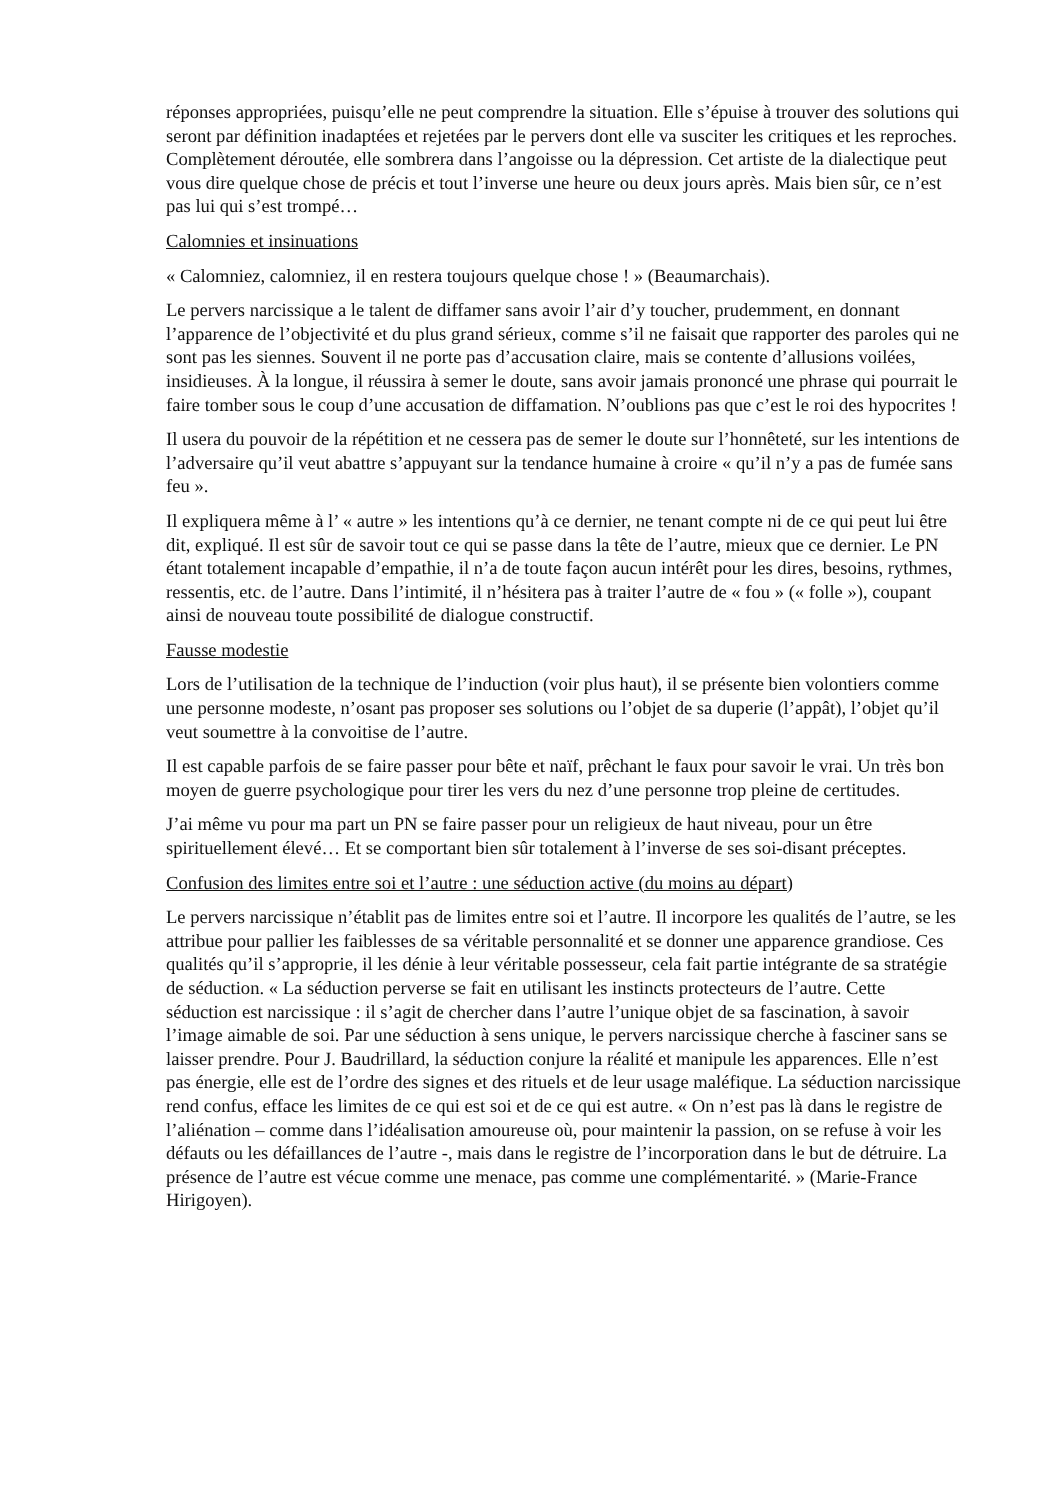réponses appropriées, puisqu’elle ne peut comprendre la situation. Elle s’épuise à trouver des solutions qui seront par définition inadaptées et rejetées par le pervers dont elle va susciter les critiques et les reproches. Complètement déroutée, elle sombrera dans l’angoisse ou la dépression. Cet artiste de la dialectique peut vous dire quelque chose de précis et tout l’inverse une heure ou deux jours après. Mais bien sûr, ce n’est pas lui qui s’est trompé…
Calomnies et insinuations
« Calomniez, calomniez, il en restera toujours quelque chose ! » (Beaumarchais).
Le pervers narcissique a le talent de diffamer sans avoir l’air d’y toucher, prudemment, en donnant l’apparence de l’objectivité et du plus grand sérieux, comme s’il ne faisait que rapporter des paroles qui ne sont pas les siennes. Souvent il ne porte pas d’accusation claire, mais se contente d’allusions voilées, insidieuses. À la longue, il réussira à semer le doute, sans avoir jamais prononcé une phrase qui pourrait le faire tomber sous le coup d’une accusation de diffamation. N’oublions pas que c’est le roi des hypocrites !
Il usera du pouvoir de la répétition et ne cessera pas de semer le doute sur l’honnêteté, sur les intentions de l’adversaire qu’il veut abattre s’appuyant sur la tendance humaine à croire « qu’il n’y a pas de fumée sans feu ».
Il expliquera même à l’ « autre » les intentions qu’à ce dernier, ne tenant compte ni de ce qui peut lui être dit, expliqué. Il est sûr de savoir tout ce qui se passe dans la tête de l’autre, mieux que ce dernier. Le PN étant totalement incapable d’empathie, il n’a de toute façon aucun intérêt pour les dires, besoins, rythmes, ressentis, etc. de l’autre. Dans l’intimité, il n’hésitera pas à traiter l’autre de « fou » (« folle »), coupant ainsi de nouveau toute possibilité de dialogue constructif.
Fausse modestie
Lors de l’utilisation de la technique de l’induction (voir plus haut), il se présente bien volontiers comme une personne modeste, n’osant pas proposer ses solutions ou l’objet de sa duperie (l’appât), l’objet qu’il veut soumettre à la convoitise de l’autre.
Il est capable parfois de se faire passer pour bête et naïf, prêchant le faux pour savoir le vrai. Un très bon moyen de guerre psychologique pour tirer les vers du nez d’une personne trop pleine de certitudes.
J’ai même vu pour ma part un PN se faire passer pour un religieux de haut niveau, pour un être spirituellement élevé… Et se comportant bien sûr totalement à l’inverse de ses soi-disant préceptes.
Confusion des limites entre soi et l’autre : une séduction active (du moins au départ)
Le pervers narcissique n’établit pas de limites entre soi et l’autre. Il incorpore les qualités de l’autre, se les attribue pour pallier les faiblesses de sa véritable personnalité et se donner une apparence grandiose. Ces qualités qu’il s’approprie, il les dénie à leur véritable possesseur, cela fait partie intégrante de sa stratégie de séduction. « La séduction perverse se fait en utilisant les instincts protecteurs de l’autre. Cette séduction est narcissique : il s’agit de chercher dans l’autre l’unique objet de sa fascination, à savoir l’image aimable de soi. Par une séduction à sens unique, le pervers narcissique cherche à fasciner sans se laisser prendre. Pour J. Baudrillard, la séduction conjure la réalité et manipule les apparences. Elle n’est pas énergie, elle est de l’ordre des signes et des rituels et de leur usage maléfique. La séduction narcissique rend confus, efface les limites de ce qui est soi et de ce qui est autre. « On n’est pas là dans le registre de l’aliénation – comme dans l’idéalisation amoureuse où, pour maintenir la passion, on se refuse à voir les défauts ou les défaillances de l’autre -, mais dans le registre de l’incorporation dans le but de détruire. La présence de l’autre est vécue comme une menace, pas comme une complémentarité. » (Marie-France Hirigoyen).